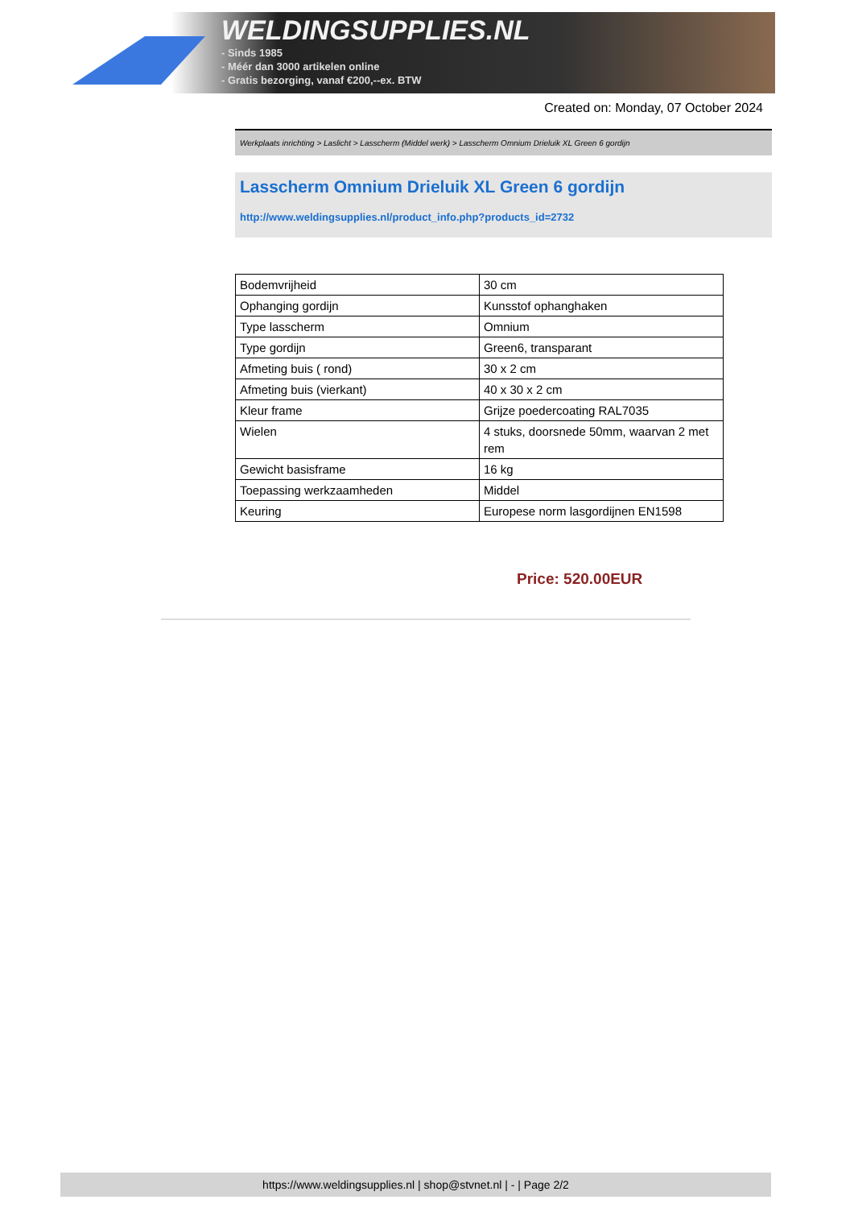WELDINGSUPPLIES.NL
- Sinds 1985
- Méér dan 3000 artikelen online
- Gratis bezorging, vanaf €200,--ex. BTW
Created on: Monday, 07 October 2024
Werkplaats inrichting > Laslicht > Lasscherm (Middel werk) > Lasscherm Omnium Drieluik XL Green 6 gordijn
Lasscherm Omnium Drieluik XL Green 6 gordijn
http://www.weldingsupplies.nl/product_info.php?products_id=2732
| Bodemvrijheid | 30 cm |
| Ophanging gordijn | Kunsstof ophanghaken |
| Type lasscherm | Omnium |
| Type gordijn | Green6, transparant |
| Afmeting buis ( rond) | 30 x 2 cm |
| Afmeting buis (vierkant) | 40 x 30 x 2 cm |
| Kleur frame | Grijze poedercoating RAL7035 |
| Wielen | 4 stuks, doorsnede 50mm, waarvan 2 met rem |
| Gewicht basisframe | 16 kg |
| Toepassing werkzaamheden | Middel |
| Keuring | Europese norm lasgordijnen EN1598 |
Price: 520.00EUR
https://www.weldingsupplies.nl | shop@stvnet.nl | - | Page 2/2